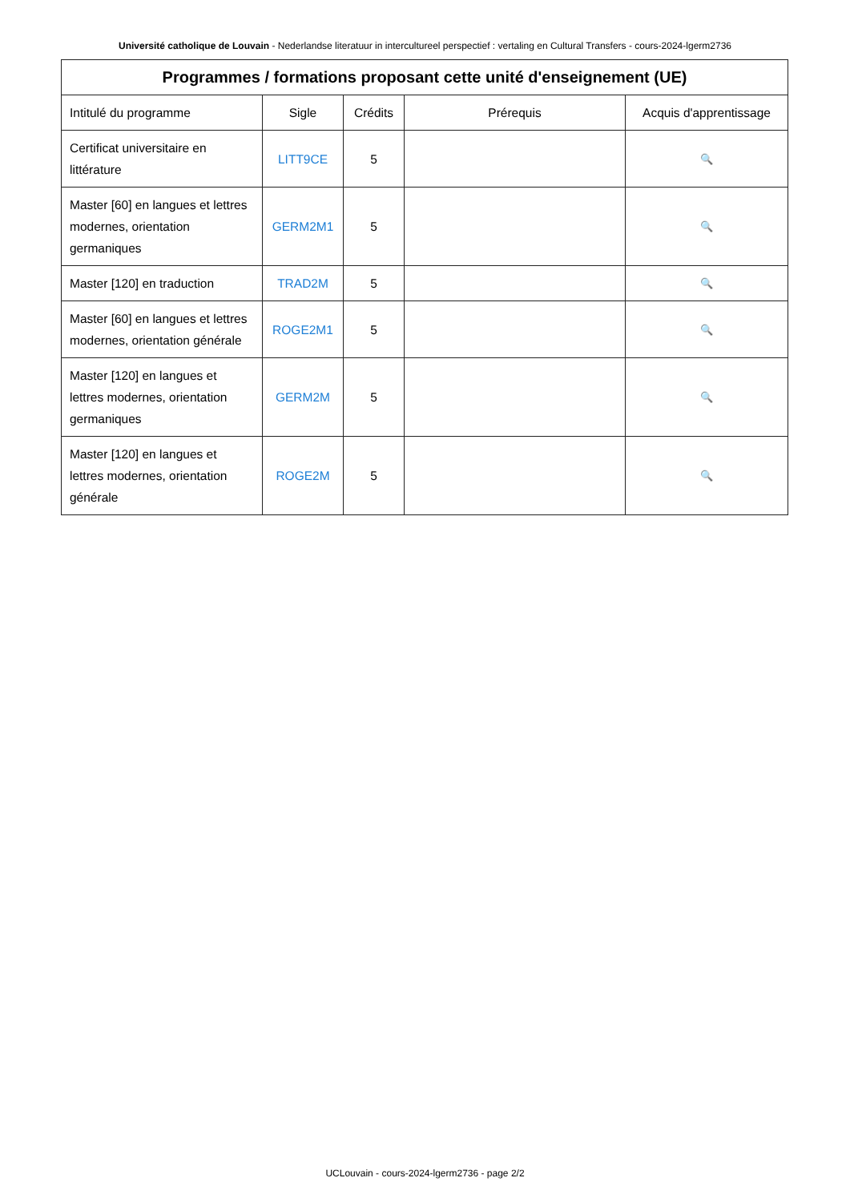Université catholique de Louvain - Nederlandse literatuur in intercultureel perspectief : vertaling en Cultural Transfers - cours-2024-lgerm2736
| Programmes / formations proposant cette unité d'enseignement (UE) | | | | |
| --- | --- | --- | --- | --- |
| Intitulé du programme | Sigle | Crédits | Prérequis | Acquis d'apprentissage |
| Certificat universitaire en littérature | LITT9CE | 5 | | 🔍 |
| Master [60] en langues et lettres modernes, orientation germaniques | GERM2M1 | 5 | | 🔍 |
| Master [120] en traduction | TRAD2M | 5 | | 🔍 |
| Master [60] en langues et lettres modernes, orientation générale | ROGE2M1 | 5 | | 🔍 |
| Master [120] en langues et lettres modernes, orientation germaniques | GERM2M | 5 | | 🔍 |
| Master [120] en langues et lettres modernes, orientation générale | ROGE2M | 5 | | 🔍 |
UCLouvain - cours-2024-lgerm2736 - page 2/2